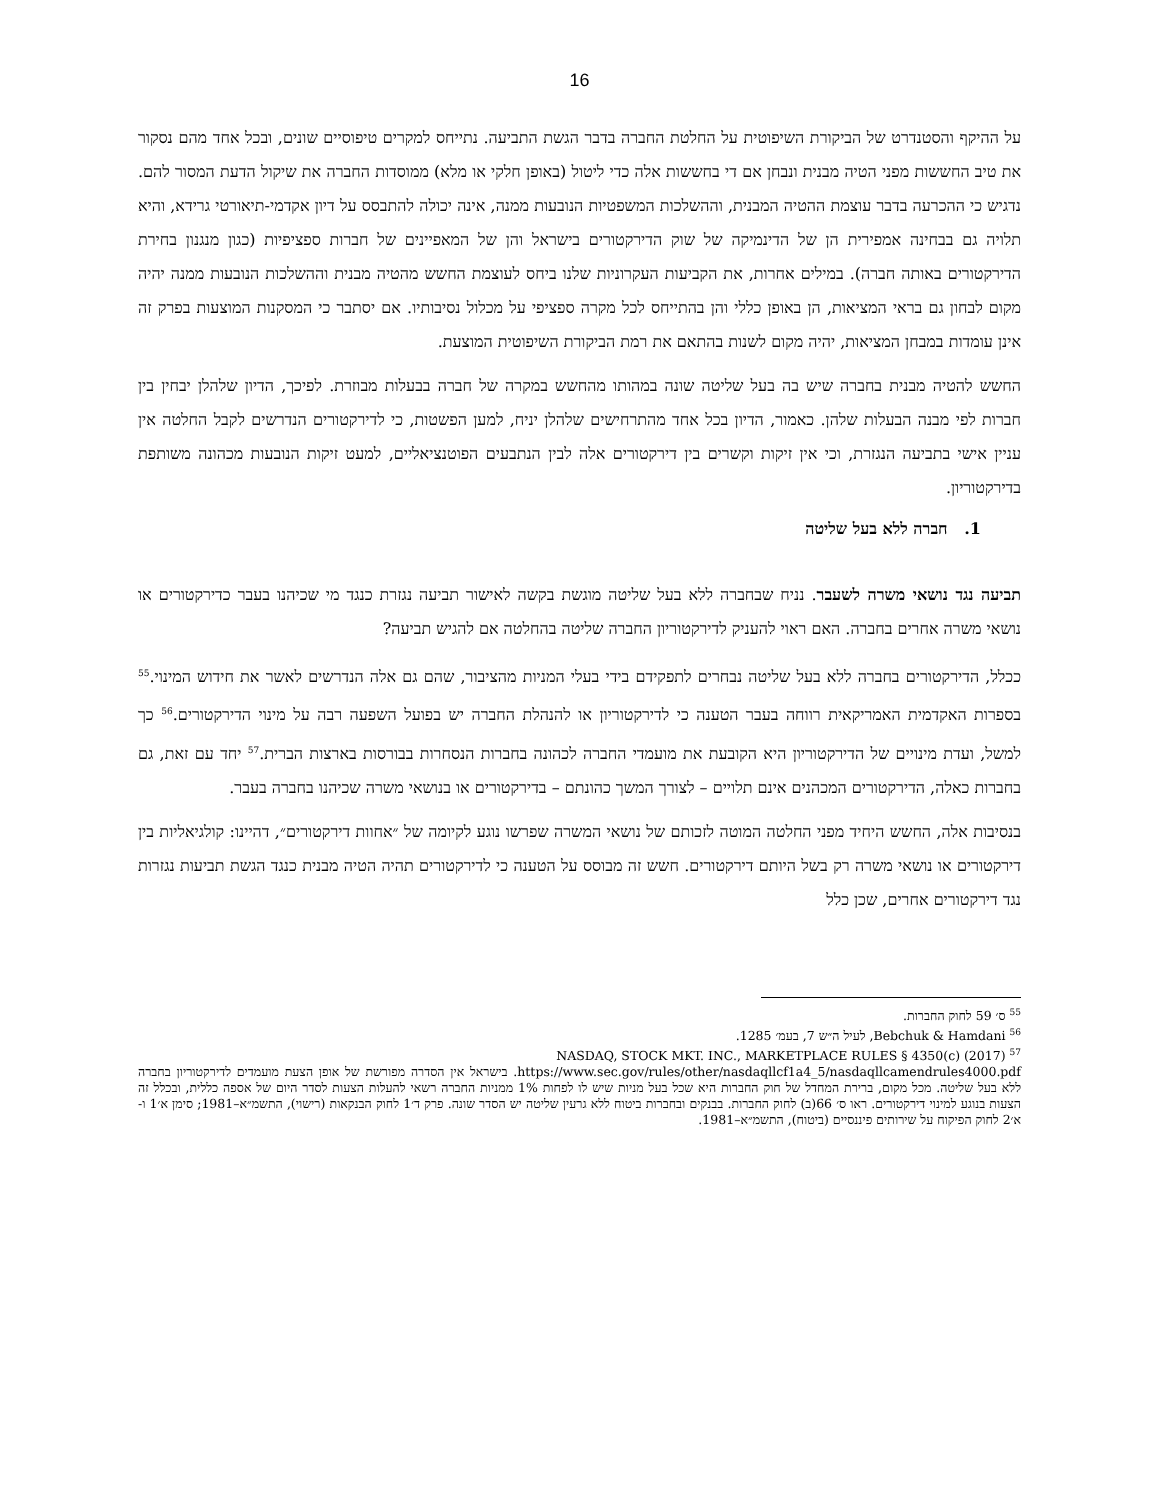16
על ההיקף והסטנדרט של הביקורת השיפוטית על החלטת החברה בדבר הגשת התביעה. נתייחס למקרים טיפוסיים שונים, ובכל אחד מהם נסקור את טיב החששות מפני הטיה מבנית ונבחן אם די בחששות אלה כדי ליטול (באופן חלקי או מלא) ממוסדות החברה את שיקול הדעת המסור להם. נדגיש כי ההכרעה בדבר עוצמת ההטיה המבנית, וההשלכות המשפטיות הנובעות ממנה, אינה יכולה להתבסס על דיון אקדמי-תיאורטי גרידא, והיא תלויה גם בבחינה אמפירית הן של הדינמיקה של שוק הדירקטורים בישראל והן של המאפיינים של חברות ספציפיות (כגון מנגנון בחירת הדירקטורים באותה חברה). במילים אחרות, את הקביעות העקרוניות שלנו ביחס לעוצמת החשש מהטיה מבנית וההשלכות הנובעות ממנה יהיה מקום לבחון גם בראי המציאות, הן באופן כללי והן בהתייחס לכל מקרה ספציפי על מכלול נסיבותיו. אם יסתבר כי המסקנות המוצעות בפרק זה אינן עומדות במבחן המציאות, יהיה מקום לשנות בהתאם את רמת הביקורת השיפוטית המוצעת.
החשש להטיה מבנית בחברה שיש בה בעל שליטה שונה במהותו מהחשש במקרה של חברה בבעלות מבוזרת. לפיכך, הדיון שלהלן יבחין בין חברות לפי מבנה הבעלות שלהן. כאמור, הדיון בכל אחד מהתרחישים שלהלן יניח, למען הפשטות, כי לדירקטורים הנדרשים לקבל החלטה אין עניין אישי בתביעה הנגזרת, וכי אין זיקות וקשרים בין דירקטורים אלה לבין הנתבעים הפוטנציאליים, למעט זיקות הנובעות מכהונה משותפת בדירקטוריון.
1. חברה ללא בעל שליטה
תביעה נגד נושאי משרה לשעבר. נניח שבחברה ללא בעל שליטה מוגשת בקשה לאישור תביעה נגזרת כנגד מי שכיהנו בעבר כדירקטורים או נושאי משרה אחרים בחברה. האם ראוי להעניק לדירקטוריון החברה שליטה בהחלטה אם להגיש תביעה?
ככלל, הדירקטורים בחברה ללא בעל שליטה נבחרים לתפקידם בידי בעלי המניות מהציבור, שהם גם אלה הנדרשים לאשר את חידוש המינוי.<sup>55</sup> בספרות האקדמית האמריקאית רווחה בעבר הטענה כי לדירקטוריון או להנהלת החברה יש בפועל השפעה רבה על מינוי הדירקטורים.<sup>56</sup> כך למשל, ועדת מינויים של הדירקטוריון היא הקובעת את מועמדי החברה לכהונה בחברות הנסחרות בבורסות בארצות הברית.<sup>57</sup> יחד עם זאת, גם בחברות כאלה, הדירקטורים המכהנים אינם תלויים – לצורך המשך כהונתם – בדירקטורים או בנושאי משרה שכיהנו בחברה בעבר.
בנסיבות אלה, החשש היחיד מפני החלטה המוטה לזכותם של נושאי המשרה שפרשו נוגע לקיומה של ״אחוות דירקטורים״, דהיינו: קולגיאליות בין דירקטורים או נושאי משרה רק בשל היותם דירקטורים. חשש זה מבוסס על הטענה כי לדירקטורים תהיה הטיה מבנית כנגד הגשת תביעות נגזרות נגד דירקטורים אחרים, שכן כלל
<sup>55</sup> ס׳ 59 לחוק החברות.
<sup>56</sup> Bebchuk & Hamdani, לעיל ה״ש 7, בעמ׳ 1285.
<sup>57</sup> NASDAQ, STOCK MKT. INC., MARKETPLACE RULES § 4350(c) (2017)
https://www.sec.gov/rules/other/nasdaqllcf1a4_5/nasdaqllcamendrules4000.pdf. בישראל אין הסדרה מפורשת של אופן הצעת מועמדים לדירקטוריון בחברה ללא בעל שליטה. מכל מקום, ברירת המחדל של חוק החברות היא שכל בעל מניות שיש לו לפחות 1% ממניות החברה רשאי להעלות הצעות לסדר היום של אספה כללית, ובכלל זה הצעות בנוגע למינוי דירקטורים. ראו ס׳ 66(ב) לחוק החברות. בבנקים ובחברות ביטוח ללא גרעין שליטה יש הסדר שונה. פרק ד׳1 לחוק הבנקאות (רישוי), התשמ״א–1981; סימן א׳1 ו-א׳2 לחוק הפיקוח על שירותים פיננסיים (ביטוח), התשמ״א–1981.